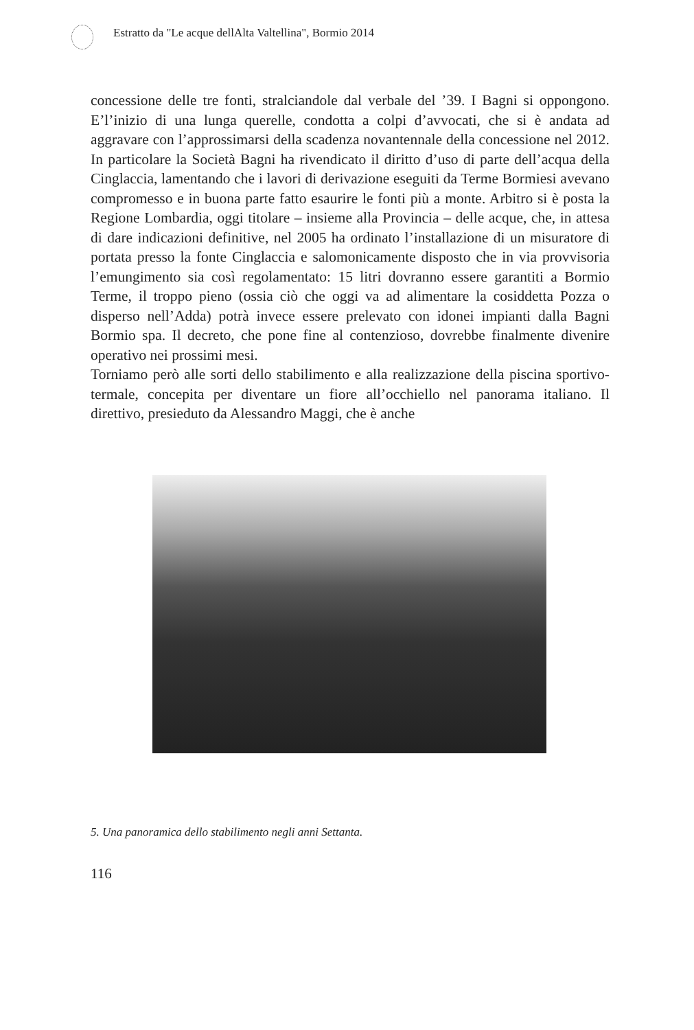Estratto da "Le acque dellAlta Valtellina", Bormio 2014
concessione delle tre fonti, stralciandole dal verbale del ’39. I Bagni si oppongono. E’l’inizio di una lunga querelle, condotta a colpi d’avvocati, che si è andata ad aggravare con l’approssimarsi della scadenza novantennale della concessione nel 2012. In particolare la Società Bagni ha rivendicato il diritto d’uso di parte dell’acqua della Cinglaccia, lamentando che i lavori di derivazione eseguiti da Terme Bormiesi avevano compromesso e in buona parte fatto esaurire le fonti più a monte. Arbitro si è posta la Regione Lombardia, oggi titolare – insieme alla Provincia – delle acque, che, in attesa di dare indicazioni definitive, nel 2005 ha ordinato l’installazione di un misuratore di portata presso la fonte Cinglaccia e salomonicamente disposto che in via provvisoria l’emungimento sia così regolamentato: 15 litri dovranno essere garantiti a Bormio Terme, il troppo pieno (ossia ciò che oggi va ad alimentare la cosiddetta Pozza o disperso nell’Adda) potrà invece essere prelevato con idonei impianti dalla Bagni Bormio spa. Il decreto, che pone fine al contenzioso, dovrebbe finalmente divenire operativo nei prossimi mesi.
Torniamo però alle sorti dello stabilimento e alla realizzazione della piscina sportivo-termale, concepita per diventare un fiore all’occhiello nel panorama italiano. Il direttivo, presieduto da Alessandro Maggi, che è anche
5. Una panoramica dello stabilimento negli anni Settanta.
116